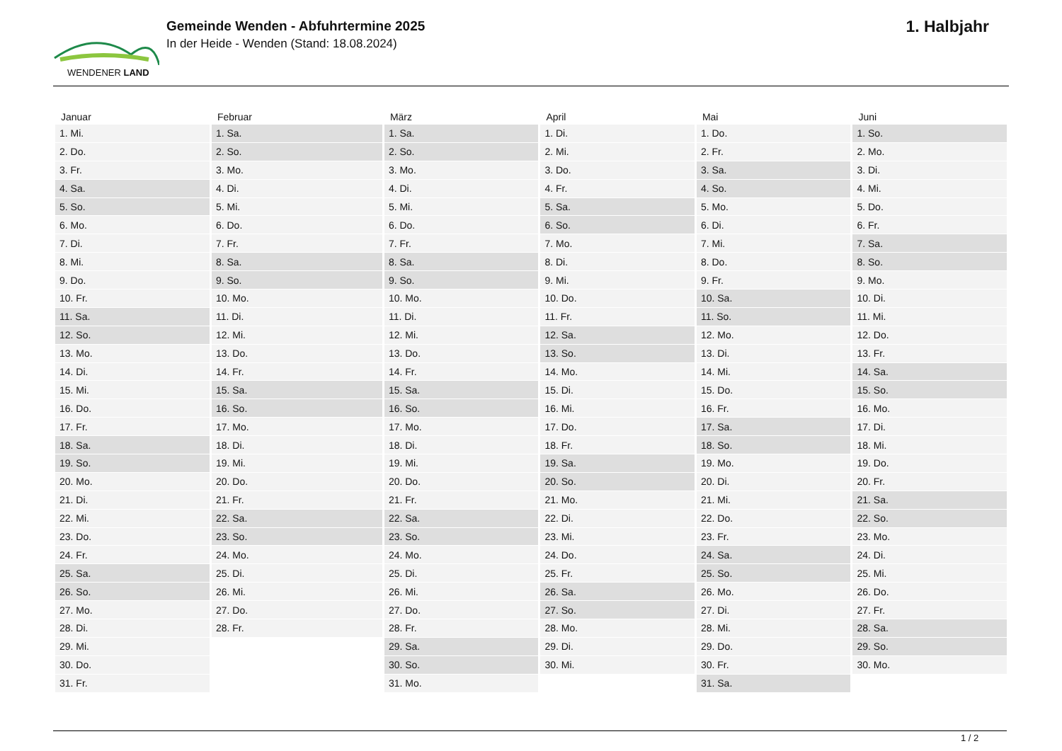WENDENER LAND
Gemeinde Wenden - Abfuhrtermine 2025
In der Heide - Wenden (Stand: 18.08.2024)
1. Halbjahr
| Januar | Februar | März | April | Mai | Juni |
| --- | --- | --- | --- | --- | --- |
| 1. Mi. | 1. Sa. | 1. Sa. | 1. Di. | 1. Do. | 1. So. |
| 2. Do. | 2. So. | 2. So. | 2. Mi. | 2. Fr. | 2. Mo. |
| 3. Fr. | 3. Mo. | 3. Mo. | 3. Do. | 3. Sa. | 3. Di. |
| 4. Sa. | 4. Di. | 4. Di. | 4. Fr. | 4. So. | 4. Mi. |
| 5. So. | 5. Mi. | 5. Mi. | 5. Sa. | 5. Mo. | 5. Do. |
| 6. Mo. | 6. Do. | 6. Do. | 6. So. | 6. Di. | 6. Fr. |
| 7. Di. | 7. Fr. | 7. Fr. | 7. Mo. | 7. Mi. | 7. Sa. |
| 8. Mi. | 8. Sa. | 8. Sa. | 8. Di. | 8. Do. | 8. So. |
| 9. Do. | 9. So. | 9. So. | 9. Mi. | 9. Fr. | 9. Mo. |
| 10. Fr. | 10. Mo. | 10. Mo. | 10. Do. | 10. Sa. | 10. Di. |
| 11. Sa. | 11. Di. | 11. Di. | 11. Fr. | 11. So. | 11. Mi. |
| 12. So. | 12. Mi. | 12. Mi. | 12. Sa. | 12. Mo. | 12. Do. |
| 13. Mo. | 13. Do. | 13. Do. | 13. So. | 13. Di. | 13. Fr. |
| 14. Di. | 14. Fr. | 14. Fr. | 14. Mo. | 14. Mi. | 14. Sa. |
| 15. Mi. | 15. Sa. | 15. Sa. | 15. Di. | 15. Do. | 15. So. |
| 16. Do. | 16. So. | 16. So. | 16. Mi. | 16. Fr. | 16. Mo. |
| 17. Fr. | 17. Mo. | 17. Mo. | 17. Do. | 17. Sa. | 17. Di. |
| 18. Sa. | 18. Di. | 18. Di. | 18. Fr. | 18. So. | 18. Mi. |
| 19. So. | 19. Mi. | 19. Mi. | 19. Sa. | 19. Mo. | 19. Do. |
| 20. Mo. | 20. Do. | 20. Do. | 20. So. | 20. Di. | 20. Fr. |
| 21. Di. | 21. Fr. | 21. Fr. | 21. Mo. | 21. Mi. | 21. Sa. |
| 22. Mi. | 22. Sa. | 22. Sa. | 22. Di. | 22. Do. | 22. So. |
| 23. Do. | 23. So. | 23. So. | 23. Mi. | 23. Fr. | 23. Mo. |
| 24. Fr. | 24. Mo. | 24. Mo. | 24. Do. | 24. Sa. | 24. Di. |
| 25. Sa. | 25. Di. | 25. Di. | 25. Fr. | 25. So. | 25. Mi. |
| 26. So. | 26. Mi. | 26. Mi. | 26. Sa. | 26. Mo. | 26. Do. |
| 27. Mo. | 27. Do. | 27. Do. | 27. So. | 27. Di. | 27. Fr. |
| 28. Di. | 28. Fr. | 28. Fr. | 28. Mo. | 28. Mi. | 28. Sa. |
| 29. Mi. | | 29. Sa. | 29. Di. | 29. Do. | 29. So. |
| 30. Do. | | 30. So. | 30. Mi. | 30. Fr. | 30. Mo. |
| 31. Fr. | | 31. Mo. | | 31. Sa. | |
1 / 2